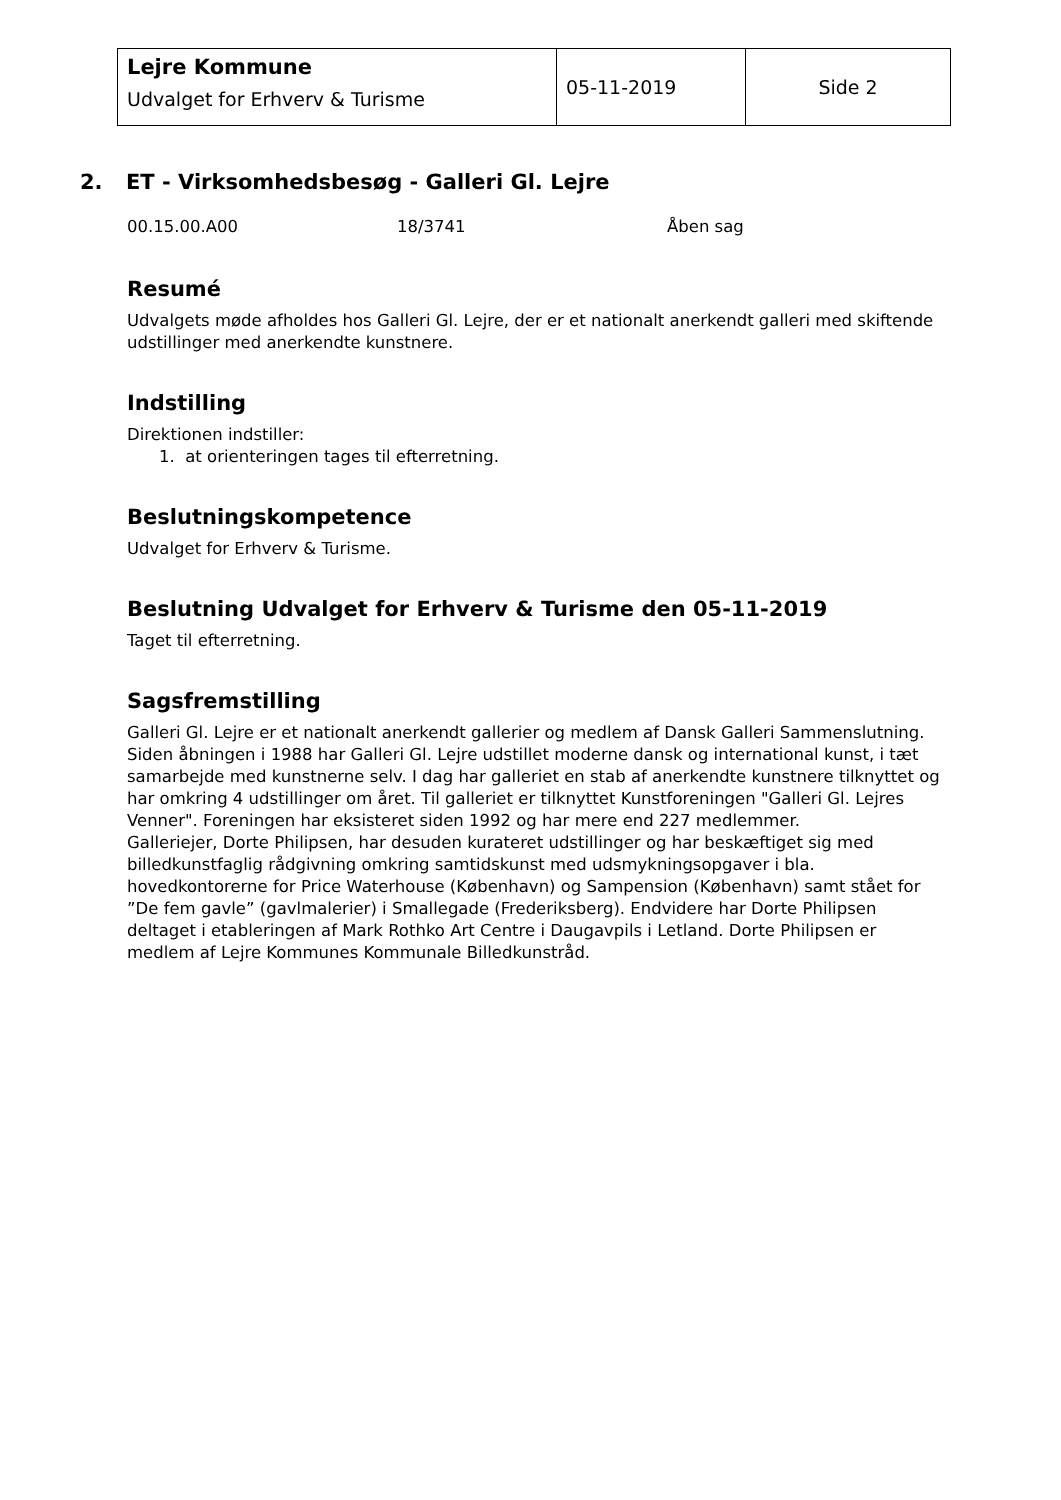| Lejre Kommune Udvalget for Erhverv & Turisme | 05-11-2019 | Side 2 |
2. ET - Virksomhedsbesøg - Galleri Gl. Lejre
00.15.00.A00 18/3741 Åben sag
Resumé
Udvalgets møde afholdes hos Galleri Gl. Lejre, der er et nationalt anerkendt galleri med skiftende udstillinger med anerkendte kunstnere.
Indstilling
Direktionen indstiller:
1. at orienteringen tages til efterretning.
Beslutningskompetence
Udvalget for Erhverv & Turisme.
Beslutning Udvalget for Erhverv & Turisme den 05-11-2019
Taget til efterretning.
Sagsfremstilling
Galleri Gl. Lejre er et nationalt anerkendt gallerier og medlem af Dansk Galleri Sammenslutning. Siden åbningen i 1988 har Galleri Gl. Lejre udstillet moderne dansk og international kunst, i tæt samarbejde med kunstnerne selv. I dag har galleriet en stab af anerkendte kunstnere tilknyttet og har omkring 4 udstillinger om året. Til galleriet er tilknyttet Kunstforeningen "Galleri Gl. Lejres Venner". Foreningen har eksisteret siden 1992 og har mere end 227 medlemmer.
Galleriejer, Dorte Philipsen, har desuden kurateret udstillinger og har beskæftiget sig med billedkunstfaglig rådgivning omkring samtidskunst med udsmykningsopgaver i bla. hovedkontorerne for Price Waterhouse (København) og Sampension (København) samt stået for ”De fem gavle” (gavlmalerier) i Smallegade (Frederiksberg). Endvidere har Dorte Philipsen deltaget i etableringen af Mark Rothko Art Centre i Daugavpils i Letland. Dorte Philipsen er medlem af Lejre Kommunes Kommunale Billedkunstråd.